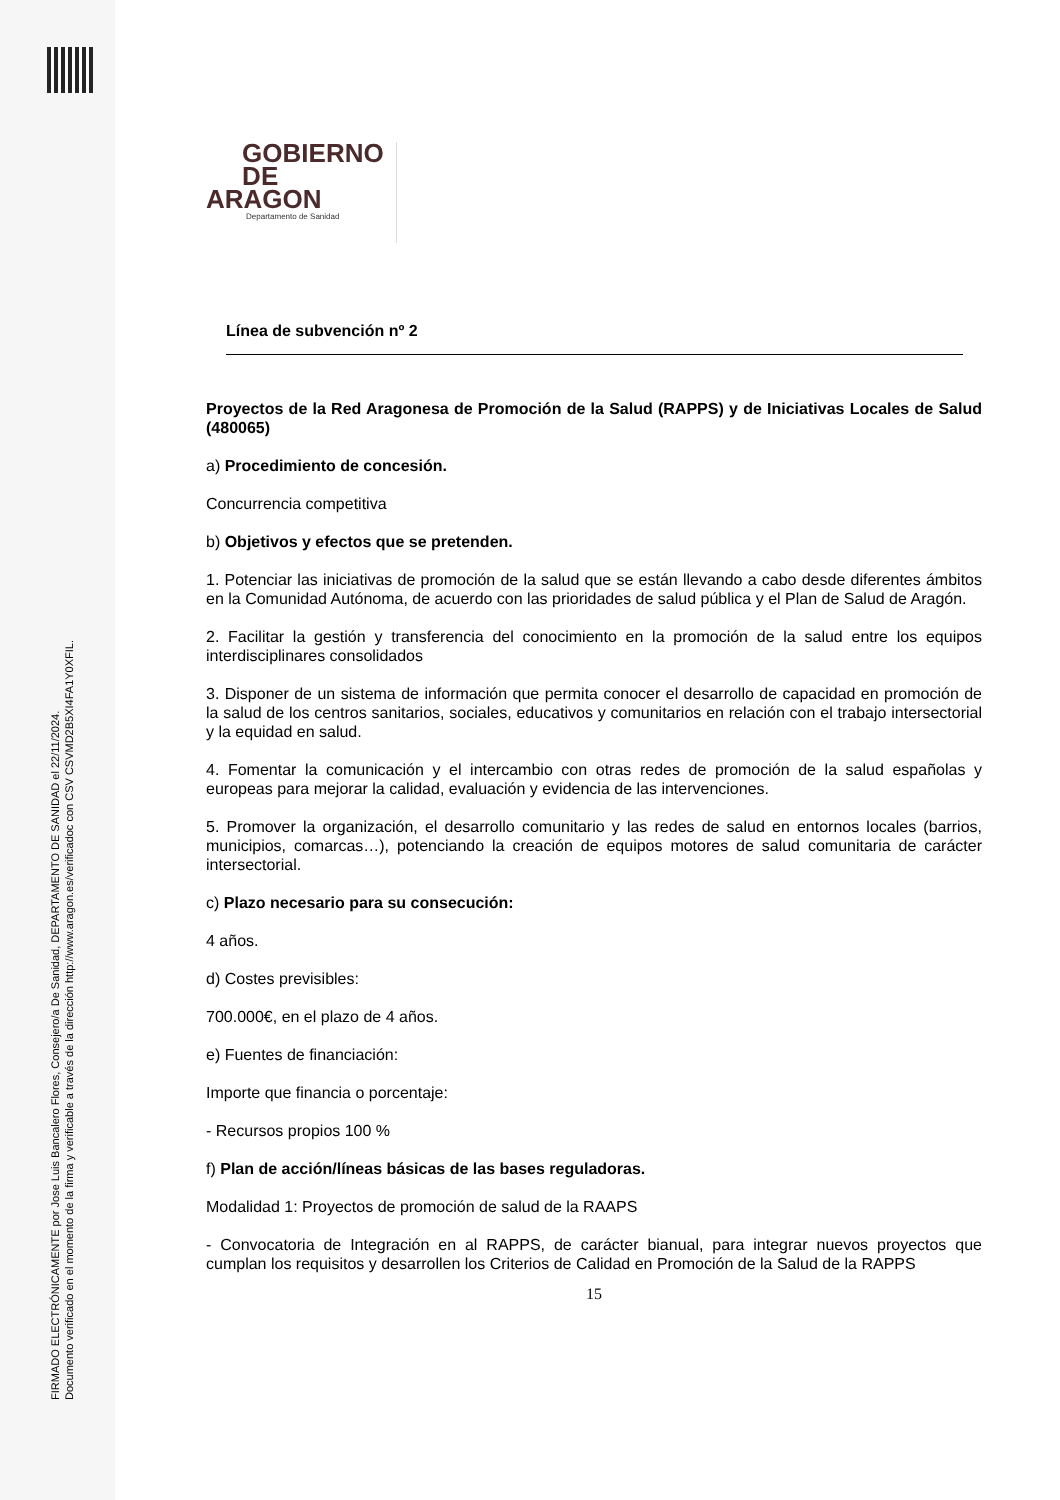FIRMADO ELECTRÓNICAMENTE por Jose Luis Bancalero Flores, Consejero/a De Sanidad, DEPARTAMENTO DE SANIDAD el 22/11/2024.
Documento verificado en el momento de la firma y verificable a través de la dirección http://www.aragon.es/verificadoc con CSV CSVMD2B5XI4FA1Y0XFIL.
GOBIERNO
DE ARAGON
Departamento de Sanidad
Línea de subvención nº 2
Proyectos de la Red Aragonesa de Promoción de la Salud (RAPPS) y de Iniciativas Locales de Salud (480065)
a) Procedimiento de concesión.
Concurrencia competitiva
b) Objetivos y efectos que se pretenden.
1. Potenciar las iniciativas de promoción de la salud que se están llevando a cabo desde diferentes ámbitos en la Comunidad Autónoma, de acuerdo con las prioridades de salud pública y el Plan de Salud de Aragón.
2. Facilitar la gestión y transferencia del conocimiento en la promoción de la salud entre los equipos interdisciplinares consolidados
3. Disponer de un sistema de información que permita conocer el desarrollo de capacidad en promoción de la salud de los centros sanitarios, sociales, educativos y comunitarios en relación con el trabajo intersectorial y la equidad en salud.
4. Fomentar la comunicación y el intercambio con otras redes de promoción de la salud españolas y europeas para mejorar la calidad, evaluación y evidencia de las intervenciones.
5. Promover la organización, el desarrollo comunitario y las redes de salud en entornos locales (barrios, municipios, comarcas…), potenciando la creación de equipos motores de salud comunitaria de carácter intersectorial.
c) Plazo necesario para su consecución:
4 años.
d) Costes previsibles:
700.000€, en el plazo de 4 años.
e) Fuentes de financiación:
Importe que financia o porcentaje:
- Recursos propios 100 %
f) Plan de acción/líneas básicas de las bases reguladoras.
Modalidad 1: Proyectos de promoción de salud de la RAAPS
- Convocatoria de Integración en al RAPPS, de carácter bianual, para integrar nuevos proyectos que cumplan los requisitos y desarrollen los Criterios de Calidad en Promoción de la Salud de la RAPPS
15